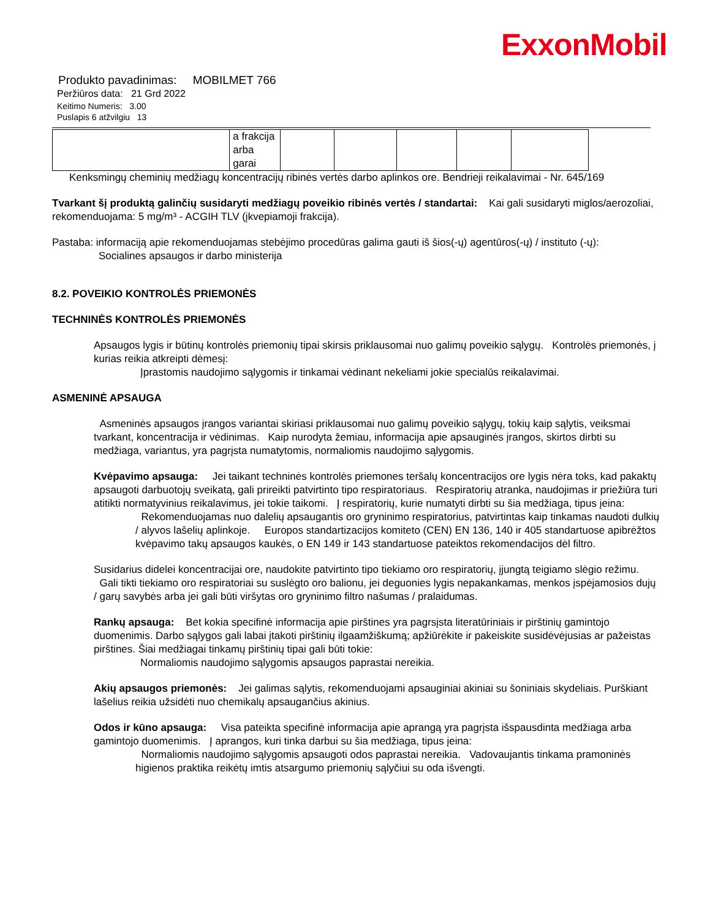ExxonMobil
Produkto pavadinimas: MOBILMET 766
Peržiūros data: 21 Grd 2022
Keitimo Numeris: 3.00
Puslapis 6 atžvilgiu 13
| | a frakcija arba garai | | | | | |
Kenksmingų cheminių medžiagų koncentracijų ribinės vertės darbo aplinkos ore. Bendrieji reikalavimai - Nr. 645/169
Tvarkant šį produktą galinčių susidaryti medžiagų poveikio ribinės vertės / standartai: Kai gali susidaryti miglos/aerozoliai, rekomenduojama: 5 mg/m³ - ACGIH TLV (įkvepiamoji frakcija).
Pastaba: informaciją apie rekomenduojamas stebėjimo procedūras galima gauti iš šios(-ų) agentūros(-ų) / instituto (-ų):
Socialines apsaugos ir darbo ministerija
8.2. POVEIKIO KONTROLĖS PRIEMONĖS
TECHNINĖS KONTROLĖS PRIEMONĖS
Apsaugos lygis ir būtinų kontrolės priemonių tipai skirsis priklausomai nuo galimų poveikio sąlygų. Kontrolės priemonės, į kurias reikia atkreipti dėmesį:
Įprastomis naudojimo sąlygomis ir tinkamai vėdinant nekeliami jokie specialūs reikalavimai.
ASMENINĖ APSAUGA
Asmeninės apsaugos įrangos variantai skiriasi priklausomai nuo galimų poveikio sąlygų, tokių kaip sąlytis, veiksmai tvarkant, koncentracija ir vėdinimas. Kaip nurodyta žemiau, informacija apie apsauginės įrangos, skirtos dirbti su medžiaga, variantus, yra pagrįsta numatytomis, normaliomis naudojimo sąlygomis.
Kvėpavimo apsauga: Jei taikant techninės kontrolės priemones teršalų koncentracijos ore lygis nėra toks, kad pakaktų apsaugoti darbuotojų sveikatą, gali prireikti patvirtinto tipo respiratoriaus. Respiratorių atranka, naudojimas ir priežiūra turi atitikti normatyvinius reikalavimus, jei tokie taikomi. Į respiratorių, kurie numatyti dirbti su šia medžiaga, tipus įeina:
Rekomenduojamas nuo dalelių apsaugantis oro gryninimo respiratorius, patvirtintas kaip tinkamas naudoti dulkių / alyvos lašelių aplinkoje. Europos standartizacijos komiteto (CEN) EN 136, 140 ir 405 standartuose apibrėžtos kvėpavimo takų apsaugos kaukės, o EN 149 ir 143 standartuose pateiktos rekomendacijos dėl filtro.
Susidarius didelei koncentracijai ore, naudokite patvirtinto tipo tiekiamo oro respiratorių, įjungtą teigiamo slėgio režimu. Gali tikti tiekiamo oro respiratoriai su suslėgto oro balionu, jei deguonies lygis nepakankamas, menkos įspėjamosios dujų / garų savybės arba jei gali būti viršytas oro gryninimo filtro našumas / pralaidumas.
Rankų apsauga: Bet kokia specifinė informacija apie pirštines yra pagrsįsta literatūriniais ir pirštinių gamintojo duomenimis. Darbo sąlygos gali labai įtakoti pirštinių ilgaamžiškumą; apžiūrėkite ir pakeiskite susidėvėjusias ar pažeistas pirštines. Šiai medžiagai tinkamų pirštinių tipai gali būti tokie:
Normaliomis naudojimo sąlygomis apsaugos paprastai nereikia.
Akių apsaugos priemonės: Jei galimas sąlytis, rekomenduojami apsauginiai akiniai su šoniniais skydeliais. Purškiant lašelius reikia užsidėti nuo chemikalų apsaugančius akinius.
Odos ir kūno apsauga: Visa pateikta specifinė informacija apie aprangą yra pagrįsta išspausdinta medžiaga arba gamintojo duomenimis. Į aprangos, kuri tinka darbui su šia medžiaga, tipus įeina:
Normaliomis naudojimo sąlygomis apsaugoti odos paprastai nereikia. Vadovaujantis tinkama pramoninės higienos praktika reikėtų imtis atsargumo priemonių sąlyčiui su oda išvengti.